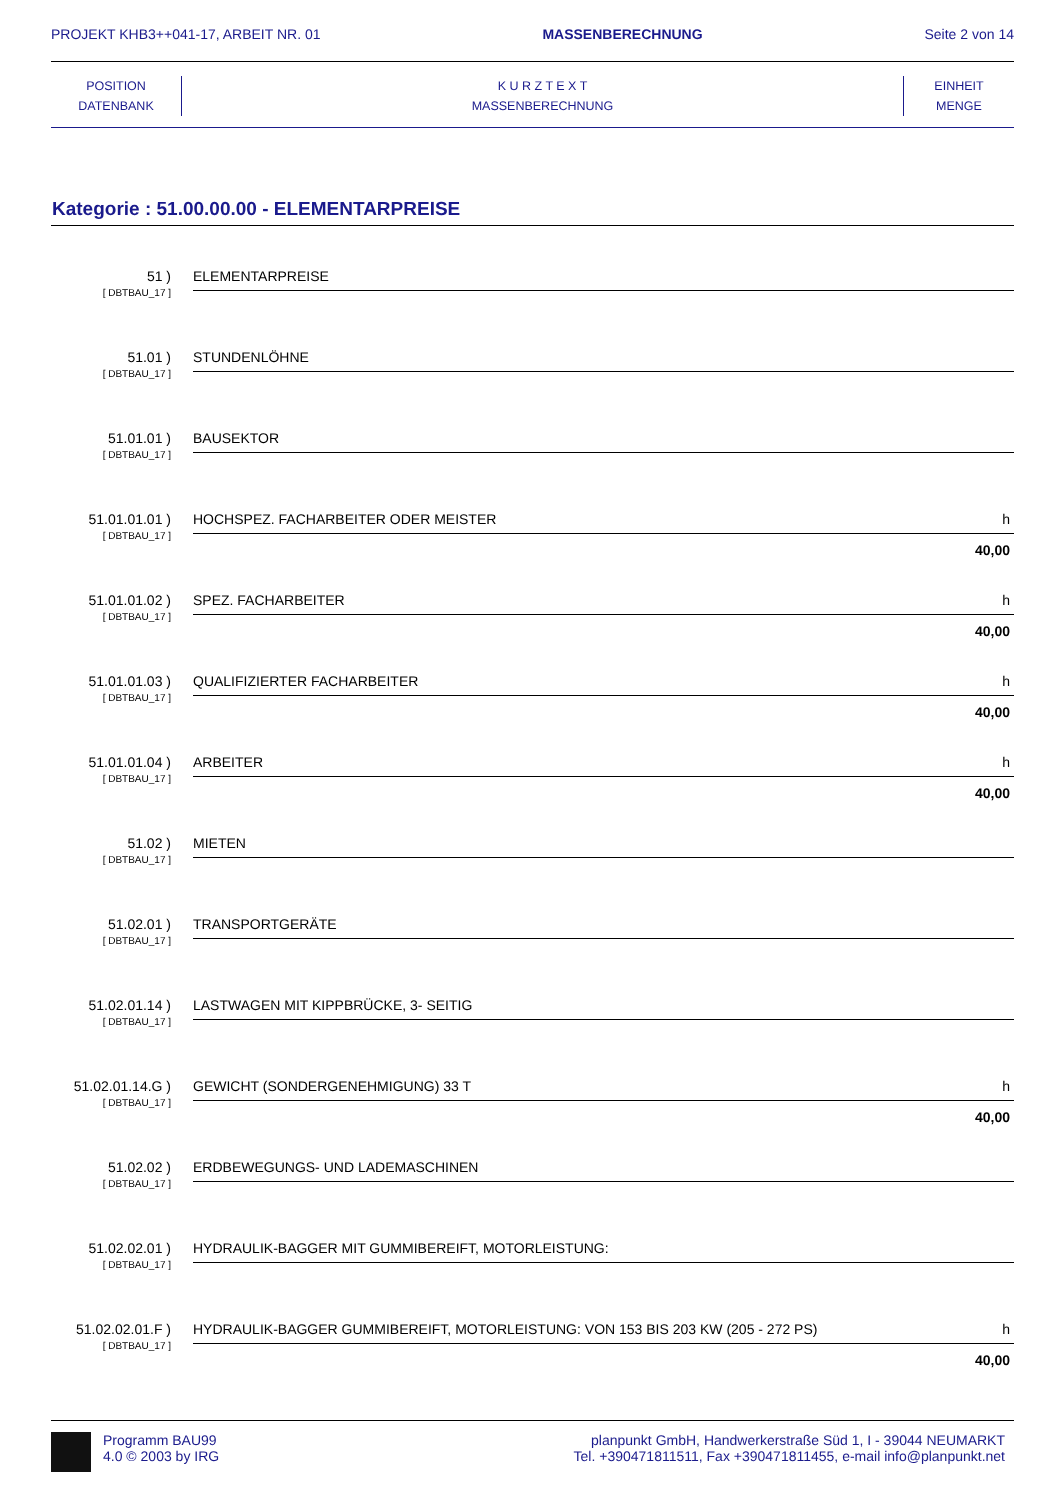PROJEKT KHB3++041-17, ARBEIT NR. 01 MASSENBERECHNUNG Seite 2 von 14
POSITION
DATENBANK
K U R Z T E X T
MASSENBERECHNUNG
EINHEIT
MENGE
Kategorie : 51.00.00.00 - ELEMENTARPREISE
51 )
[ DBTBAU_17 ]
ELEMENTARPREISE
51.01 )
[ DBTBAU_17 ]
STUNDENLÖHNE
51.01.01 )
[ DBTBAU_17 ]
BAUSEKTOR
51.01.01.01 )
[ DBTBAU_17 ]
HOCHSPEZ. FACHARBEITER ODER MEISTER h
40,00
51.01.01.02 )
[ DBTBAU_17 ]
SPEZ. FACHARBEITER h
40,00
51.01.01.03 )
[ DBTBAU_17 ]
QUALIFIZIERTER FACHARBEITER h
40,00
51.01.01.04 )
[ DBTBAU_17 ]
ARBEITER h
40,00
51.02 )
[ DBTBAU_17 ]
MIETEN
51.02.01 )
[ DBTBAU_17 ]
TRANSPORTGERÄTE
51.02.01.14 )
[ DBTBAU_17 ]
LASTWAGEN MIT KIPPBRÜCKE, 3- SEITIG
51.02.01.14.G )
[ DBTBAU_17 ]
GEWICHT (SONDERGENEHMIGUNG) 33 T h
40,00
51.02.02 )
[ DBTBAU_17 ]
ERDBEWEGUNGS- UND LADEMASCHINEN
51.02.02.01 )
[ DBTBAU_17 ]
HYDRAULIK-BAGGER MIT GUMMIBEREIFT, MOTORLEISTUNG:
51.02.02.01.F )
[ DBTBAU_17 ]
HYDRAULIK-BAGGER GUMMIBEREIFT, MOTORLEISTUNG: VON 153 BIS 203 KW (205 - 272 PS) h
40,00
Programm BAU99
4.0 © 2003 by IRG
planpunkt GmbH, Handwerkerstraße Süd 1, I - 39044 NEUMARKT
Tel. +390471811511, Fax +390471811455, e-mail info@planpunkt.net